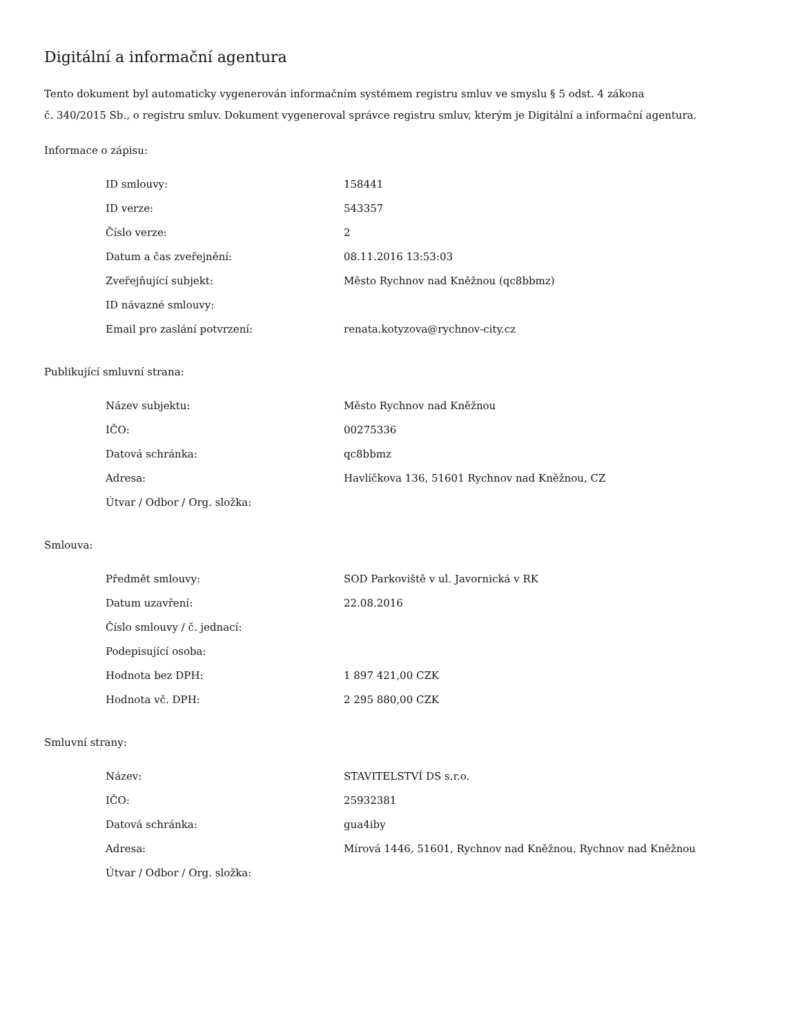Digitální a informační agentura
Tento dokument byl automaticky vygenerován informačním systémem registru smluv ve smyslu § 5 odst. 4 zákona
č. 340/2015 Sb., o registru smluv. Dokument vygeneroval správce registru smluv, kterým je Digitální a informační agentura.
Informace o zápisu:
| ID smlouvy: | 158441 |
| ID verze: | 543357 |
| Číslo verze: | 2 |
| Datum a čas zveřejnění: | 08.11.2016 13:53:03 |
| Zveřejňující subjekt: | Město Rychnov nad Kněžnou (qc8bbmz) |
| ID návazné smlouvy: | |
| Email pro zaslání potvrzení: | renata.kotyzova@rychnov-city.cz |
Publikující smluvní strana:
| Název subjektu: | Město Rychnov nad Kněžnou |
| IČO: | 00275336 |
| Datová schránka: | qc8bbmz |
| Adresa: | Havlíčkova 136, 51601 Rychnov nad Kněžnou, CZ |
| Útvar / Odbor / Org. složka: | |
Smlouva:
| Předmět smlouvy: | SOD Parkoviště v ul. Javornická v RK |
| Datum uzavření: | 22.08.2016 |
| Číslo smlouvy / č. jednací: | |
| Podepisující osoba: | |
| Hodnota bez DPH: | 1 897 421,00 CZK |
| Hodnota vč. DPH: | 2 295 880,00 CZK |
Smluvní strany:
| Název: | STAVITELSTVÍ DS s.r.o. |
| IČO: | 25932381 |
| Datová schránka: | gua4iby |
| Adresa: | Mírová 1446, 51601, Rychnov nad Kněžnou, Rychnov nad Kněžnou |
| Útvar / Odbor / Org. složka: | |